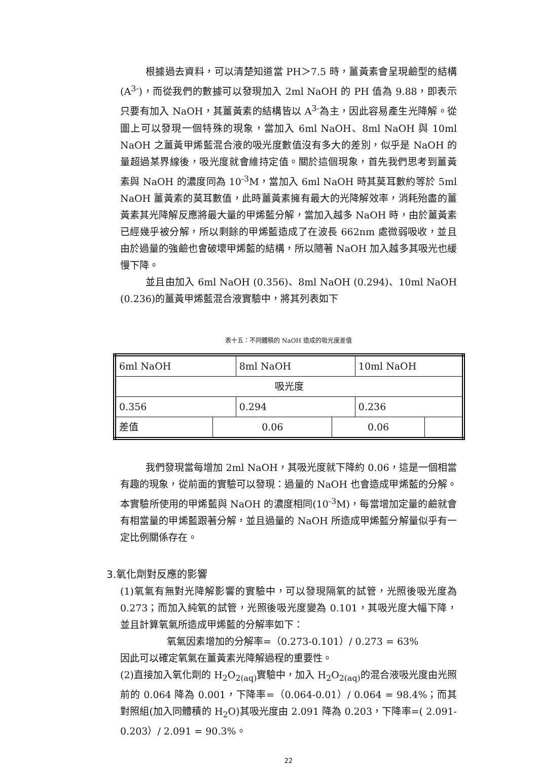根據過去資料，可以清楚知道當 PH＞7.5 時，薑黃素會呈現鹼型的結構(A<sup>3-</sup>)，而從我們的數據可以發現加入 2ml NaOH 的 PH 值為 9.88，即表示只要有加入 NaOH，其薑黃素的結構皆以 A<sup>3-</sup>為主，因此容易產生光降解。從圖上可以發現一個特殊的現象，當加入 6ml NaOH、8ml NaOH 與 10ml NaOH 之薑黃甲烯藍混合液的吸光度數值沒有多大的差別，似乎是 NaOH 的量超過某界線後，吸光度就會維持定值。關於這個現象，首先我們思考到薑黃素與 NaOH 的濃度同為 10<sup>-3</sup>M，當加入 6ml NaOH 時其莫耳數約等於 5ml NaOH 薑黃素的莫耳數值，此時薑黃素擁有最大的光降解效率，消耗殆盡的薑黃素其光降解反應將最大量的甲烯藍分解，當加入越多 NaOH 時，由於薑黃素已經幾乎被分解，所以剩餘的甲烯藍造成了在波長 662nm 處微弱吸收，並且由於過量的強鹼也會破壞甲烯藍的結構，所以隨著 NaOH 加入越多其吸光也緩慢下降。
並且由加入 6ml NaOH (0.356)、8ml NaOH (0.294)、10ml NaOH (0.236)的薑黃甲烯藍混合液實驗中，將其列表如下
表十五：不同體積的 NaOH 造成的吸光度差值
| 6ml NaOH | | 8ml NaOH | | 10ml NaOH | |
| 吸光度 | | | | | |
| 0.356 | | 0.294 | | 0.236 | |
| 差值 | 0.06 | | 0.06 | | |
我們發現當每增加 2ml NaOH，其吸光度就下降約 0.06，這是一個相當有趣的現象，從前面的實驗可以發現：過量的 NaOH 也會造成甲烯藍的分解。本實驗所使用的甲烯藍與 NaOH 的濃度相同(10<sup>-3</sup>M)，每當增加定量的鹼就會有相當量的甲烯藍跟著分解，並且過量的 NaOH 所造成甲烯藍分解量似乎有一定比例關係存在。
3.氧化劑對反應的影響
(1)氧氣有無對光降解影響的實驗中，可以發現隔氧的試管，光照後吸光度為 0.273；而加入純氧的試管，光照後吸光度變為 0.101，其吸光度大幅下降，並且計算氧氣所造成甲烯藍的分解率如下：
氧氣因素增加的分解率=（0.273-0.101）/ 0.273 = 63%
因此可以確定氧氣在薑黃素光降解過程的重要性。
(2)直接加入氧化劑的 H<sub>2</sub>O<sub>2(aq)</sub>實驗中，加入 H<sub>2</sub>O<sub>2(aq)</sub>的混合液吸光度由光照前的 0.064 降為 0.001，下降率=（0.064-0.01）/ 0.064 = 98.4%；而其對照組(加入同體積的 H<sub>2</sub>O)其吸光度由 2.091 降為 0.203，下降率=( 2.091-0.203）/ 2.091 = 90.3%。
22